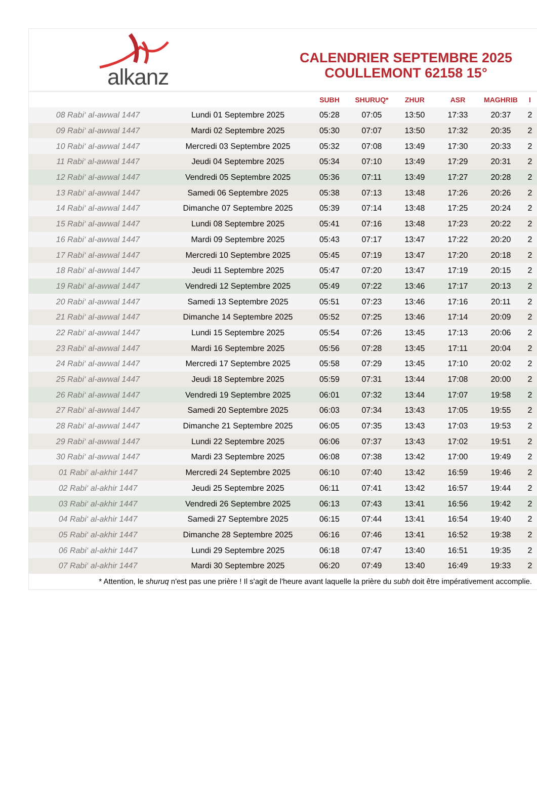alkanz
CALENDRIER SEPTEMBRE 2025
COULLEMONT 62158 15°
| | | SUBH | SHURUQ* | ZHUR | ASR | MAGHRIB | I |
| --- | --- | --- | --- | --- | --- | --- | --- |
| 08 Rabi‘ al-awwal 1447 | Lundi 01 Septembre 2025 | 05:28 | 07:05 | 13:50 | 17:33 | 20:37 | 2 |
| 09 Rabi‘ al-awwal 1447 | Mardi 02 Septembre 2025 | 05:30 | 07:07 | 13:50 | 17:32 | 20:35 | 2 |
| 10 Rabi‘ al-awwal 1447 | Mercredi 03 Septembre 2025 | 05:32 | 07:08 | 13:49 | 17:30 | 20:33 | 2 |
| 11 Rabi‘ al-awwal 1447 | Jeudi 04 Septembre 2025 | 05:34 | 07:10 | 13:49 | 17:29 | 20:31 | 2 |
| 12 Rabi‘ al-awwal 1447 | Vendredi 05 Septembre 2025 | 05:36 | 07:11 | 13:49 | 17:27 | 20:28 | 2 |
| 13 Rabi‘ al-awwal 1447 | Samedi 06 Septembre 2025 | 05:38 | 07:13 | 13:48 | 17:26 | 20:26 | 2 |
| 14 Rabi‘ al-awwal 1447 | Dimanche 07 Septembre 2025 | 05:39 | 07:14 | 13:48 | 17:25 | 20:24 | 2 |
| 15 Rabi‘ al-awwal 1447 | Lundi 08 Septembre 2025 | 05:41 | 07:16 | 13:48 | 17:23 | 20:22 | 2 |
| 16 Rabi‘ al-awwal 1447 | Mardi 09 Septembre 2025 | 05:43 | 07:17 | 13:47 | 17:22 | 20:20 | 2 |
| 17 Rabi‘ al-awwal 1447 | Mercredi 10 Septembre 2025 | 05:45 | 07:19 | 13:47 | 17:20 | 20:18 | 2 |
| 18 Rabi‘ al-awwal 1447 | Jeudi 11 Septembre 2025 | 05:47 | 07:20 | 13:47 | 17:19 | 20:15 | 2 |
| 19 Rabi‘ al-awwal 1447 | Vendredi 12 Septembre 2025 | 05:49 | 07:22 | 13:46 | 17:17 | 20:13 | 2 |
| 20 Rabi‘ al-awwal 1447 | Samedi 13 Septembre 2025 | 05:51 | 07:23 | 13:46 | 17:16 | 20:11 | 2 |
| 21 Rabi‘ al-awwal 1447 | Dimanche 14 Septembre 2025 | 05:52 | 07:25 | 13:46 | 17:14 | 20:09 | 2 |
| 22 Rabi‘ al-awwal 1447 | Lundi 15 Septembre 2025 | 05:54 | 07:26 | 13:45 | 17:13 | 20:06 | 2 |
| 23 Rabi‘ al-awwal 1447 | Mardi 16 Septembre 2025 | 05:56 | 07:28 | 13:45 | 17:11 | 20:04 | 2 |
| 24 Rabi‘ al-awwal 1447 | Mercredi 17 Septembre 2025 | 05:58 | 07:29 | 13:45 | 17:10 | 20:02 | 2 |
| 25 Rabi‘ al-awwal 1447 | Jeudi 18 Septembre 2025 | 05:59 | 07:31 | 13:44 | 17:08 | 20:00 | 2 |
| 26 Rabi‘ al-awwal 1447 | Vendredi 19 Septembre 2025 | 06:01 | 07:32 | 13:44 | 17:07 | 19:58 | 2 |
| 27 Rabi‘ al-awwal 1447 | Samedi 20 Septembre 2025 | 06:03 | 07:34 | 13:43 | 17:05 | 19:55 | 2 |
| 28 Rabi‘ al-awwal 1447 | Dimanche 21 Septembre 2025 | 06:05 | 07:35 | 13:43 | 17:03 | 19:53 | 2 |
| 29 Rabi‘ al-awwal 1447 | Lundi 22 Septembre 2025 | 06:06 | 07:37 | 13:43 | 17:02 | 19:51 | 2 |
| 30 Rabi‘ al-awwal 1447 | Mardi 23 Septembre 2025 | 06:08 | 07:38 | 13:42 | 17:00 | 19:49 | 2 |
| 01 Rabi‘ al-akhir 1447 | Mercredi 24 Septembre 2025 | 06:10 | 07:40 | 13:42 | 16:59 | 19:46 | 2 |
| 02 Rabi‘ al-akhir 1447 | Jeudi 25 Septembre 2025 | 06:11 | 07:41 | 13:42 | 16:57 | 19:44 | 2 |
| 03 Rabi‘ al-akhir 1447 | Vendredi 26 Septembre 2025 | 06:13 | 07:43 | 13:41 | 16:56 | 19:42 | 2 |
| 04 Rabi‘ al-akhir 1447 | Samedi 27 Septembre 2025 | 06:15 | 07:44 | 13:41 | 16:54 | 19:40 | 2 |
| 05 Rabi‘ al-akhir 1447 | Dimanche 28 Septembre 2025 | 06:16 | 07:46 | 13:41 | 16:52 | 19:38 | 2 |
| 06 Rabi‘ al-akhir 1447 | Lundi 29 Septembre 2025 | 06:18 | 07:47 | 13:40 | 16:51 | 19:35 | 2 |
| 07 Rabi‘ al-akhir 1447 | Mardi 30 Septembre 2025 | 06:20 | 07:49 | 13:40 | 16:49 | 19:33 | 2 |
* Attention, le shuruq n'est pas une prière ! Il s'agit de l'heure avant laquelle la prière du subh doit être impérativement accomplie.